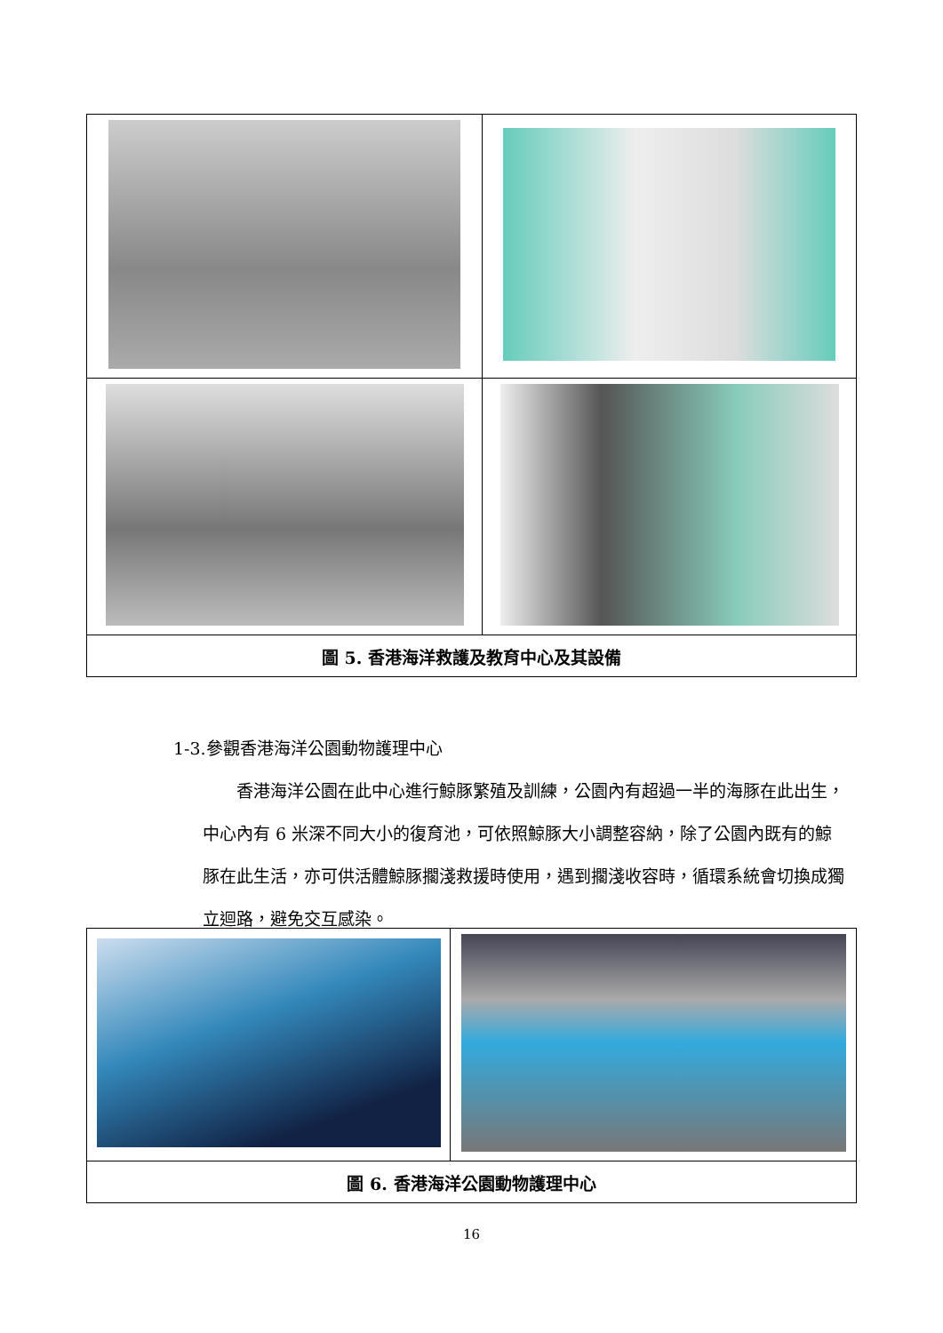| 圖 5. 香港海洋救護及教育中心及其設備 | |
1-3.參觀香港海洋公園動物護理中心
香港海洋公園在此中心進行鯨豚繁殖及訓練，公園內有超過一半的海豚在此出生，中心內有 6 米深不同大小的復育池，可依照鯨豚大小調整容納，除了公園內既有的鯨豚在此生活，亦可供活體鯨豚擱淺救援時使用，遇到擱淺收容時，循環系統會切換成獨立迴路，避免交互感染。
| 圖 6. 香港海洋公園動物護理中心 | |
16